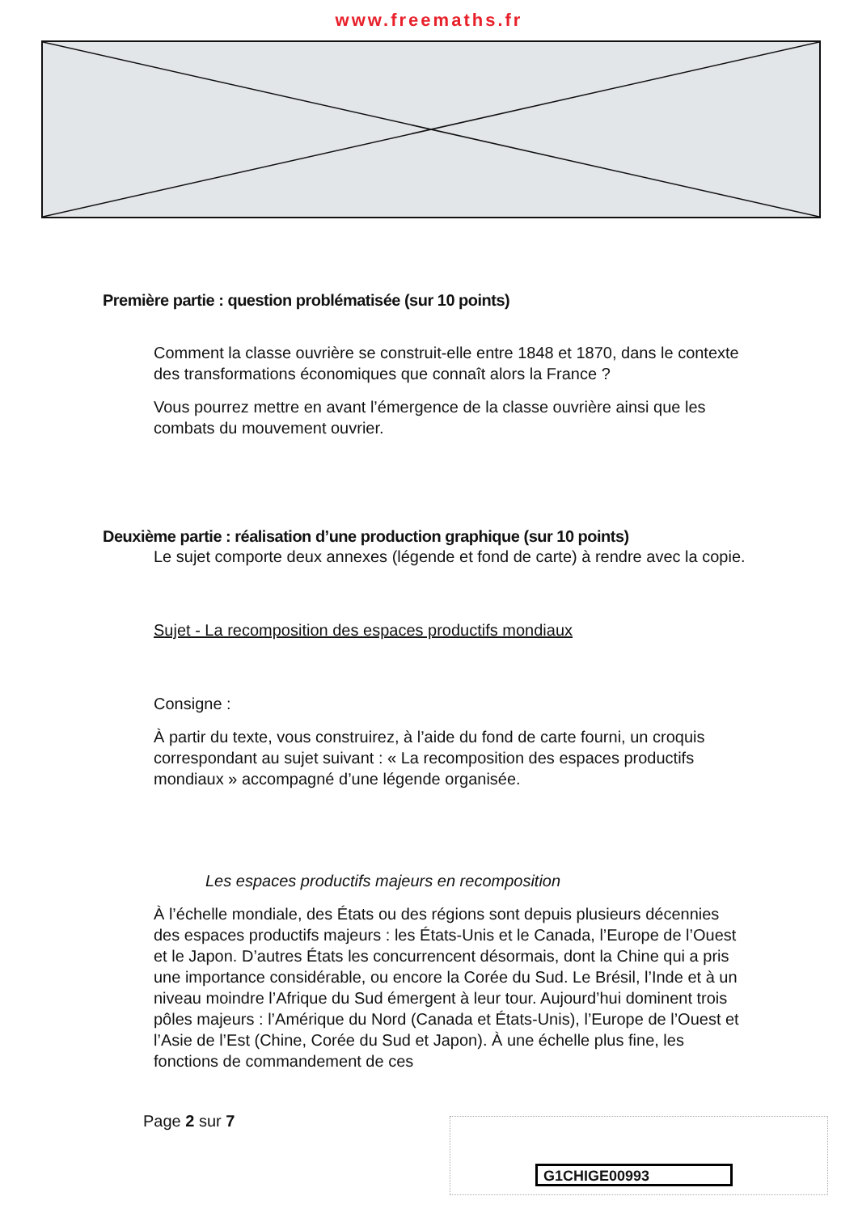www.freemaths.fr
Première partie : question problématisée (sur 10 points)
Comment la classe ouvrière se construit-elle entre 1848 et 1870, dans le contexte des transformations économiques que connaît alors la France ?
Vous pourrez mettre en avant l’émergence de la classe ouvrière ainsi que les combats du mouvement ouvrier.
Deuxième partie : réalisation d’une production graphique (sur 10 points)
Le sujet comporte deux annexes (légende et fond de carte) à rendre avec la copie.
Sujet - La recomposition des espaces productifs mondiaux
Consigne :
À partir du texte, vous construirez, à l’aide du fond de carte fourni, un croquis correspondant au sujet suivant : « La recomposition des espaces productifs mondiaux » accompagné d’une légende organisée.
Les espaces productifs majeurs en recomposition
À l’échelle mondiale, des États ou des régions sont depuis plusieurs décennies des espaces productifs majeurs : les États-Unis et le Canada, l’Europe de l’Ouest et le Japon. D’autres États les concurrencent désormais, dont la Chine qui a pris une importance considérable, ou encore la Corée du Sud. Le Brésil, l’Inde et à un niveau moindre l’Afrique du Sud émergent à leur tour. Aujourd’hui dominent trois pôles majeurs : l’Amérique du Nord (Canada et États-Unis), l’Europe de l’Ouest et l’Asie de l’Est (Chine, Corée du Sud et Japon). À une échelle plus fine, les fonctions de commandement de ces
Page 2 sur 7
G1CHIGE00993